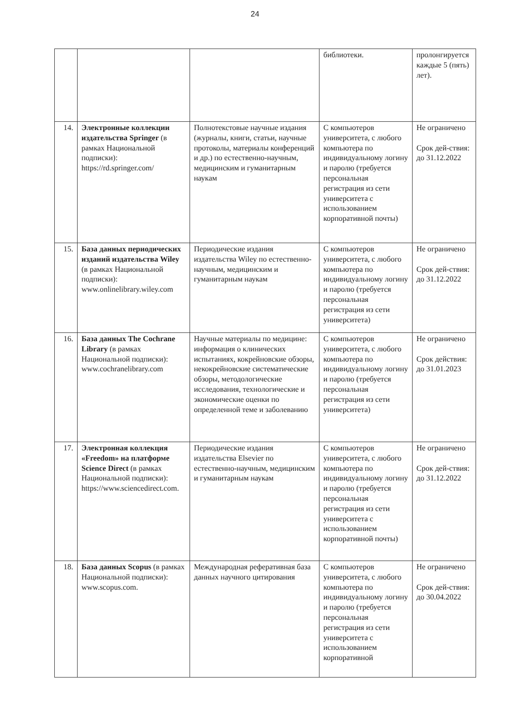24
| | | | библиотеки. | пролонгируется каждые 5 (пять) лет). |
| 14. | Электронные коллекции издательства Springer (в рамках Национальной подписки): https://rd.springer.com/ | Полнотекстовые научные издания (журналы, книги, статьи, научные протоколы, материалы конференций и др.) по естественно-научным, медицинским и гуманитарным наукам | С компьютеров университета, с любого компьютера по индивидуальному логину и паролю (требуется персональная регистрация из сети университета с использованием корпоративной почты) | Не ограничено Срок дей-ствия: до 31.12.2022 |
| 15. | База данных периодических изданий издательства Wiley (в рамках Национальной подписки): www.onlinelibrary.wiley.com | Периодические издания издательства Wiley по естественно-научным, медицинским и гуманитарным наукам | С компьютеров университета, с любого компьютера по индивидуальному логину и паролю (требуется персональная регистрация из сети университета) | Не ограничено Срок дей-ствия: до 31.12.2022 |
| 16. | База данных The Cochrane Library (в рамках Национальной подписки): www.cochranelibrary.com | Научные материалы по медицине: информация о клинических испытаниях, кокрейновские обзоры, некокрейновские систематические обзоры, методологические исследования, технологические и экономические оценки по определенной теме и заболеванию | С компьютеров университета, с любого компьютера по индивидуальному логину и паролю (требуется персональная регистрация из сети университета) | Не ограничено Срок действия: до 31.01.2023 |
| 17. | Электронная коллекция «Freedom» на платформе Science Direct (в рамках Национальной подписки): https://www.sciencedirect.com . | Периодические издания издательства Elsevier по естественно-научным, медицинским и гуманитарным наукам | С компьютеров университета, с любого компьютера по индивидуальному логину и паролю (требуется персональная регистрация из сети университета с использованием корпоративной почты) | Не ограничено Срок дей-ствия: до 31.12.2022 |
| 18. | База данных Scopus (в рамках Национальной подписки): www.scopus.com . | Международная реферативная база данных научного цитирования | С компьютеров университета, с любого компьютера по индивидуальному логину и паролю (требуется персональная регистрация из сети университета с использованием корпоративной | Не ограничено Срок дей-ствия: до 30.04.2022 |